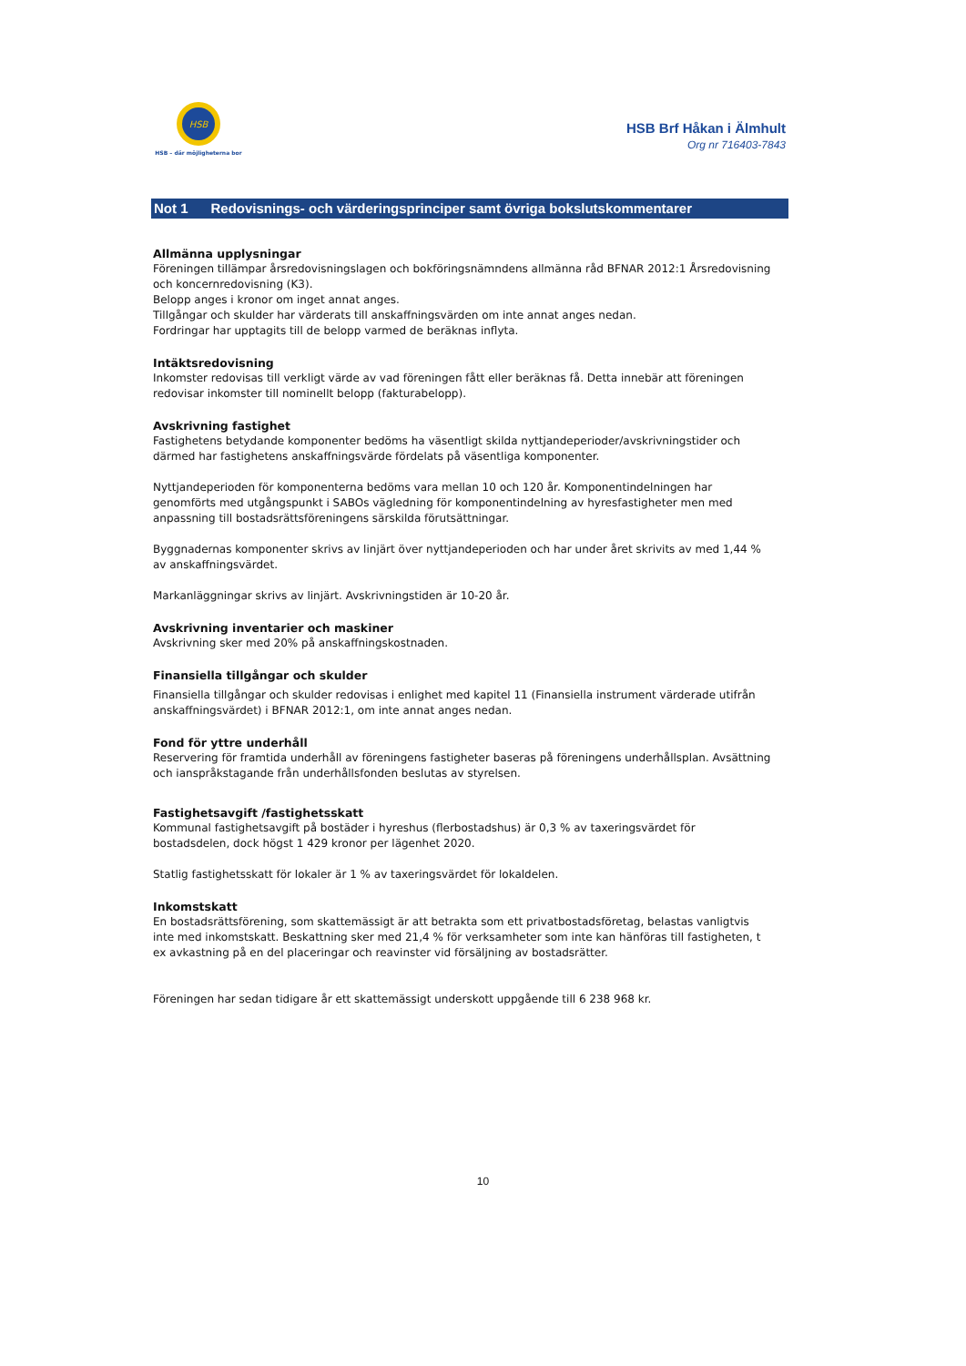HSB
HSB – där möjligheterna bor
HSB Brf Håkan i Älmhult
Org nr 716403-7843
Not 1 Redovisnings- och värderingsprinciper samt övriga bokslutskommentarer
Allmänna upplysningar
Föreningen tillämpar årsredovisningslagen och bokföringsnämndens allmänna råd BFNAR 2012:1 Årsredovisning och koncernredovisning (K3).
Belopp anges i kronor om inget annat anges.
Tillgångar och skulder har värderats till anskaffningsvärden om inte annat anges nedan.
Fordringar har upptagits till de belopp varmed de beräknas inflyta.
Intäktsredovisning
Inkomster redovisas till verkligt värde av vad föreningen fått eller beräknas få. Detta innebär att föreningen redovisar inkomster till nominellt belopp (fakturabelopp).
Avskrivning fastighet
Fastighetens betydande komponenter bedöms ha väsentligt skilda nyttjandeperioder/avskrivningstider och därmed har fastighetens anskaffningsvärde fördelats på väsentliga komponenter.
Nyttjandeperioden för komponenterna bedöms vara mellan 10 och 120 år. Komponentindelningen har genomförts med utgångspunkt i SABOs vägledning för komponentindelning av hyresfastigheter men med anpassning till bostadsrättsföreningens särskilda förutsättningar.
Byggnadernas komponenter skrivs av linjärt över nyttjandeperioden och har under året skrivits av med 1,44 % av anskaffningsvärdet.
Markanläggningar skrivs av linjärt. Avskrivningstiden är 10-20 år.
Avskrivning inventarier och maskiner
Avskrivning sker med 20% på anskaffningskostnaden.
Finansiella tillgångar och skulder
Finansiella tillgångar och skulder redovisas i enlighet med kapitel 11 (Finansiella instrument värderade utifrån anskaffningsvärdet) i BFNAR 2012:1, om inte annat anges nedan.
Fond för yttre underhåll
Reservering för framtida underhåll av föreningens fastigheter baseras på föreningens underhållsplan. Avsättning och ianspråkstagande från underhållsfonden beslutas av styrelsen.
Fastighetsavgift /fastighetsskatt
Kommunal fastighetsavgift på bostäder i hyreshus (flerbostadshus) är 0,3 % av taxeringsvärdet för bostadsdelen, dock högst 1 429 kronor per lägenhet 2020.
Statlig fastighetsskatt för lokaler är 1 % av taxeringsvärdet för lokaldelen.
Inkomstskatt
En bostadsrättsförening, som skattemässigt är att betrakta som ett privatbostadsföretag, belastas vanligtvis inte med inkomstskatt. Beskattning sker med 21,4 % för verksamheter som inte kan hänföras till fastigheten, t ex avkastning på en del placeringar och reavinster vid försäljning av bostadsrätter.
Föreningen har sedan tidigare år ett skattemässigt underskott uppgående till 6 238 968 kr.
10